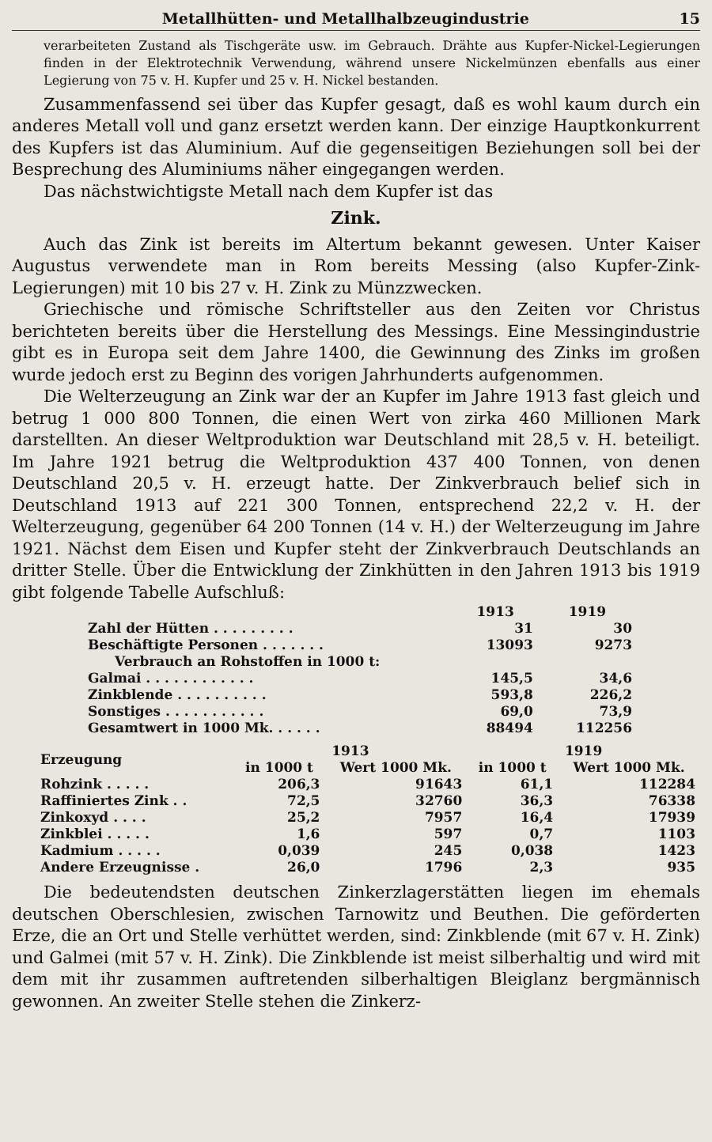Metallhütten- und Metallhalbzeugindustrie 15
verarbeiteten Zustand als Tischgeräte usw. im Gebrauch. Drähte aus Kupfer-Nickel-Legierungen finden in der Elektrotechnik Verwendung, während unsere Nickelmünzen ebenfalls aus einer Legierung von 75 v. H. Kupfer und 25 v. H. Nickel bestanden.
Zusammenfassend sei über das Kupfer gesagt, daß es wohl kaum durch ein anderes Metall voll und ganz ersetzt werden kann. Der einzige Hauptkonkurrent des Kupfers ist das Aluminium. Auf die gegenseitigen Beziehungen soll bei der Besprechung des Aluminiums näher eingegangen werden.
Das nächstwichtigste Metall nach dem Kupfer ist das
Zink.
Auch das Zink ist bereits im Altertum bekannt gewesen. Unter Kaiser Augustus verwendete man in Rom bereits Messing (also Kupfer-Zink-Legierungen) mit 10 bis 27 v. H. Zink zu Münzzwecken.
Griechische und römische Schriftsteller aus den Zeiten vor Christus berichteten bereits über die Herstellung des Messings. Eine Messingindustrie gibt es in Europa seit dem Jahre 1400, die Gewinnung des Zinks im großen wurde jedoch erst zu Beginn des vorigen Jahrhunderts aufgenommen.
Die Welterzeugung an Zink war der an Kupfer im Jahre 1913 fast gleich und betrug 1 000 800 Tonnen, die einen Wert von zirka 460 Millionen Mark darstellten. An dieser Weltproduktion war Deutschland mit 28,5 v. H. beteiligt. Im Jahre 1921 betrug die Weltproduktion 437 400 Tonnen, von denen Deutschland 20,5 v. H. erzeugt hatte. Der Zinkverbrauch belief sich in Deutschland 1913 auf 221 300 Tonnen, entsprechend 22,2 v. H. der Welterzeugung, gegenüber 64 200 Tonnen (14 v. H.) der Welterzeugung im Jahre 1921. Nächst dem Eisen und Kupfer steht der Zinkverbrauch Deutschlands an dritter Stelle. Über die Entwicklung der Zinkhütten in den Jahren 1913 bis 1919 gibt folgende Tabelle Aufschluß:
| | 1913 | 1919 |
| --- | --- | --- |
| Zahl der Hütten . . . . . . . . . | 31 | 30 |
| Beschäftigte Personen . . . . . . . | 13093 | 9273 |
| Verbrauch an Rohstoffen in 1000 t: | | |
| Galmai . . . . . . . . . . . . | 145,5 | 34,6 |
| Zinkblende . . . . . . . . . . | 593,8 | 226,2 |
| Sonstiges . . . . . . . . . . . | 69,0 | 73,9 |
| Gesamtwert in 1000 Mk. . . . . . | 88494 | 112256 |
| Erzeugung | 1913 | | 1919 | |
| --- | --- | --- | --- | --- |
| | in 1000 t | Wert 1000 Mk. | in 1000 t | Wert 1000 Mk. |
| Rohzink . . . . . | 206,3 | 91643 | 61,1 | 112284 |
| Raffiniertes Zink . . | 72,5 | 32760 | 36,3 | 76338 |
| Zinkoxyd . . . . | 25,2 | 7957 | 16,4 | 17939 |
| Zinkblei . . . . . | 1,6 | 597 | 0,7 | 1103 |
| Kadmium . . . . . | 0,039 | 245 | 0,038 | 1423 |
| Andere Erzeugnisse . | 26,0 | 1796 | 2,3 | 935 |
Die bedeutendsten deutschen Zinkerzlagerstätten liegen im ehemals deutschen Oberschlesien, zwischen Tarnowitz und Beuthen. Die geförderten Erze, die an Ort und Stelle verhüttet werden, sind: Zinkblende (mit 67 v. H. Zink) und Galmei (mit 57 v. H. Zink). Die Zinkblende ist meist silberhaltig und wird mit dem mit ihr zusammen auftretenden silberhaltigen Bleiglanz bergmännisch gewonnen. An zweiter Stelle stehen die Zinkerz-